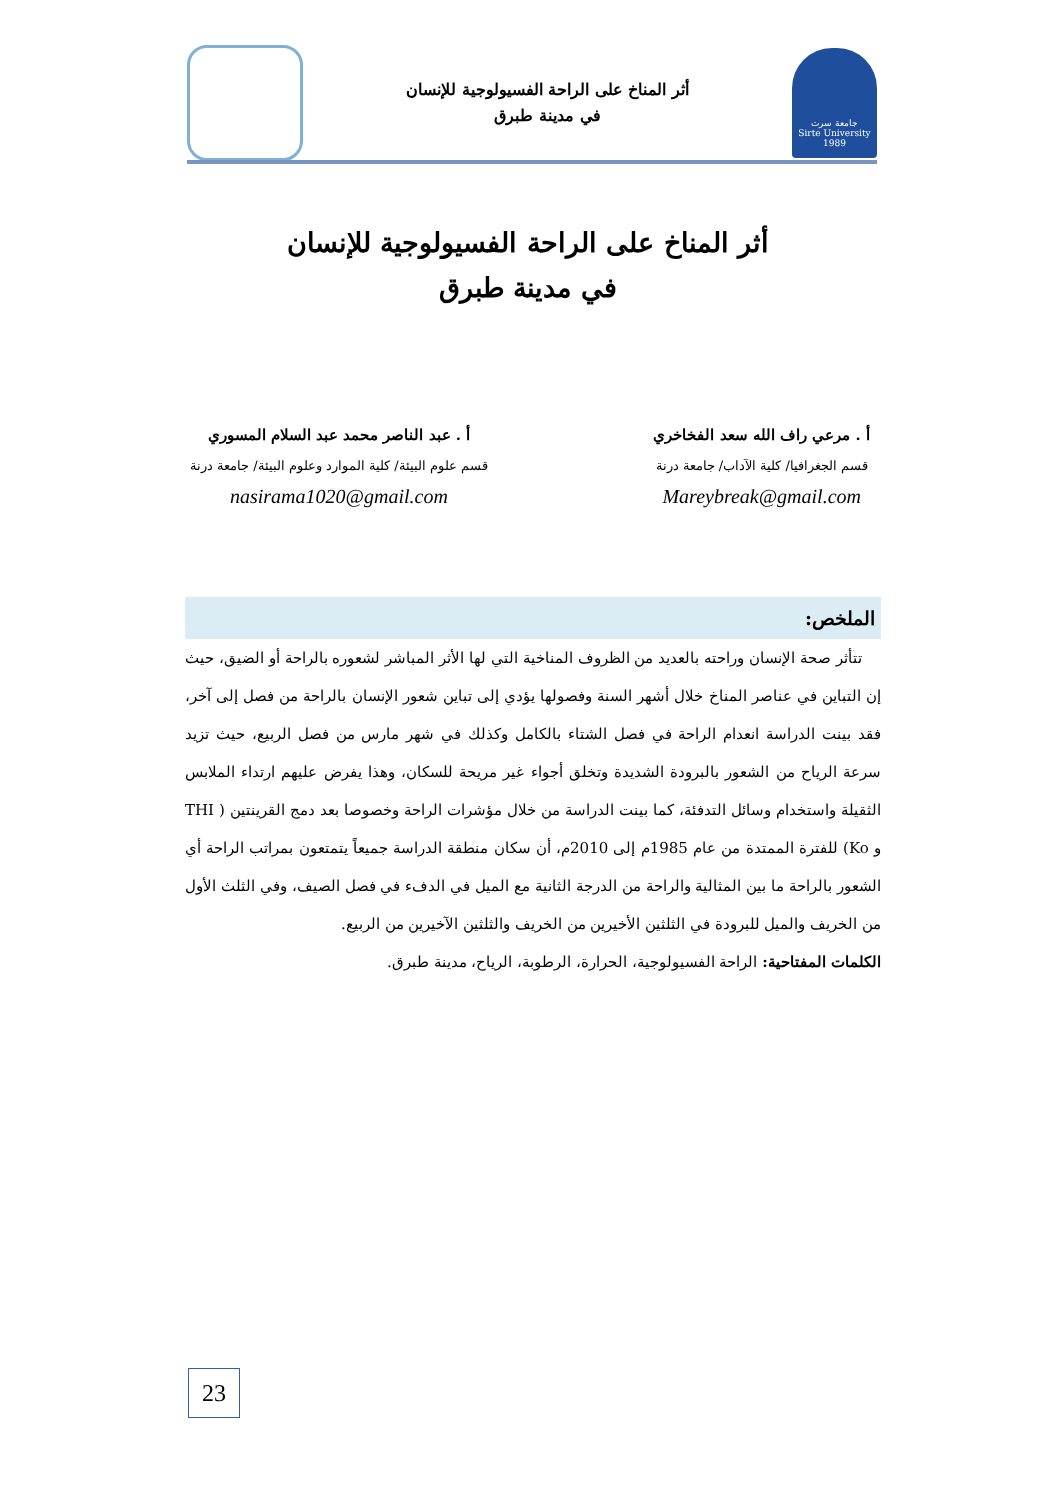جامعة سرت
Sirte University
1989
أثر المناخ على الراحة الفسيولوجية للإنسان
في مدينة طبرق
أثر المناخ على الراحة الفسيولوجية للإنسان
في مدينة طبرق
أ . مرعي راف الله سعد الفخاخري
قسم الجغرافيا/ كلية الآداب/ جامعة درنة
Mareybreak@gmail.com
أ . عبد الناصر محمد عبد السلام المسوري
قسم علوم البيئة/ كلية الموارد وعلوم البيئة/ جامعة درنة
nasirama1020@gmail.com
الملخص:
تتأثر صحة الإنسان وراحته بالعديد من الظروف المناخية التي لها الأثر المباشر لشعوره بالراحة أو الضيق، حيث إن التباين في عناصر المناخ خلال أشهر السنة وفصولها يؤدي إلى تباين شعور الإنسان بالراحة من فصل إلى آخر، فقد بينت الدراسة انعدام الراحة في فصل الشتاء بالكامل وكذلك في شهر مارس من فصل الربيع، حيث تزيد سرعة الرياح من الشعور بالبرودة الشديدة وتخلق أجواء غير مريحة للسكان، وهذا يفرض عليهم ارتداء الملابس الثقيلة واستخدام وسائل التدفئة، كما بينت الدراسة من خلال مؤشرات الراحة وخصوصا بعد دمج القرينتين ( THI و Ko) للفترة الممتدة من عام 1985م إلى 2010م، أن سكان منطقة الدراسة جميعاً يتمتعون بمراتب الراحة أي الشعور بالراحة ما بين المثالية والراحة من الدرجة الثانية مع الميل في الدفء في فصل الصيف، وفي الثلث الأول من الخريف والميل للبرودة في الثلثين الأخيرين من الخريف والثلثين الآخيرين من الربيع.
الكلمات المفتاحية: الراحة الفسيولوجية، الحرارة، الرطوبة، الرياح، مدينة طبرق.
23